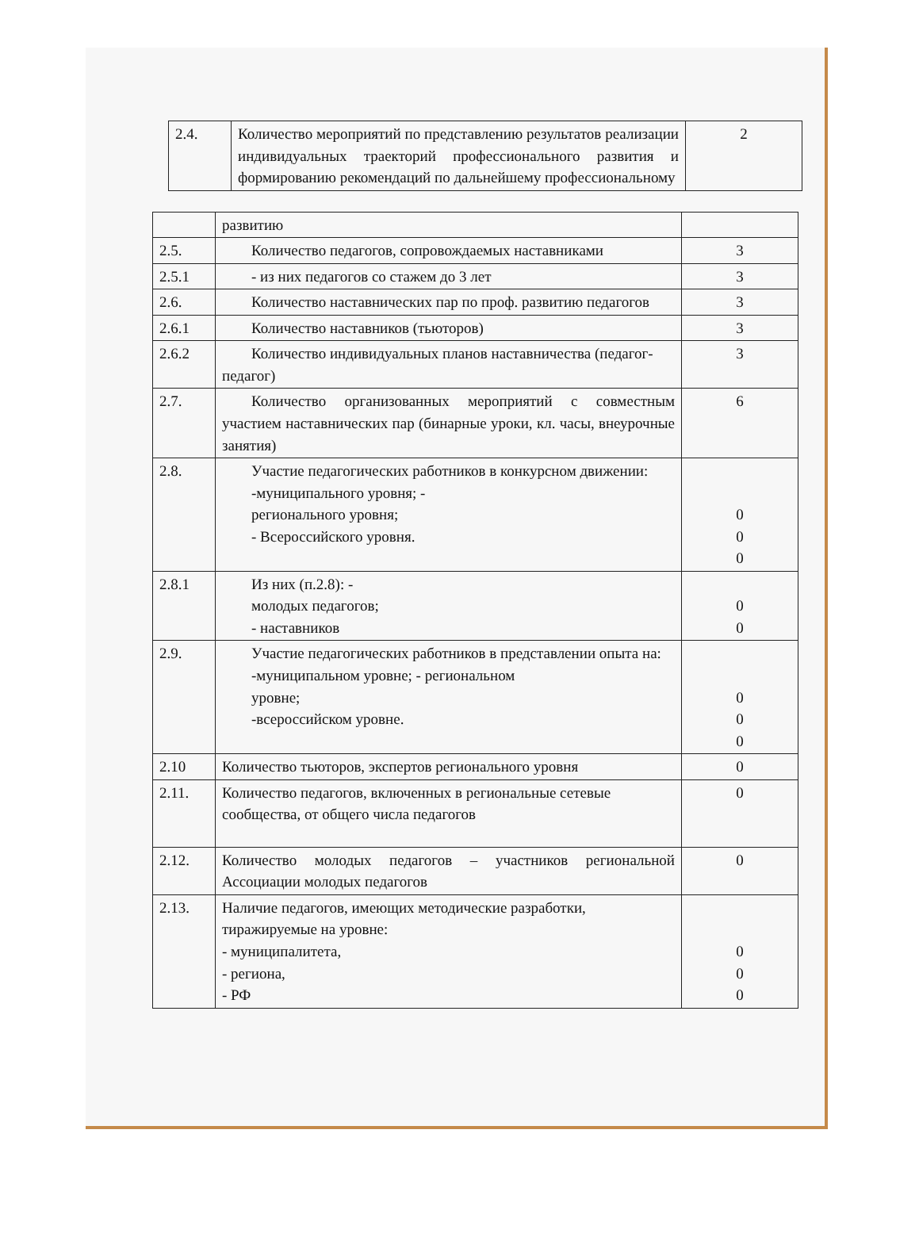| 2.4. | Количество мероприятий по представлению результатов реализации индивидуальных траекторий профессионального развития и формированию рекомендаций по дальнейшему профессиональному | 2 |
| | развитию | |
| 2.5. | Количество педагогов, сопровождаемых наставниками | 3 |
| 2.5.1 | - из них педагогов со стажем до 3 лет | 3 |
| 2.6. | Количество наставнических пар по проф. развитию педагогов | 3 |
| 2.6.1 | Количество наставников (тьюторов) | 3 |
| 2.6.2 | Количество индивидуальных планов наставничества (педагог-педагог) | 3 |
| 2.7. | Количество организованных мероприятий с совместным участием наставнических пар (бинарные уроки, кл. часы, внеурочные занятия) | 6 |
| 2.8. | Участие педагогических работников в конкурсном движении: -муниципального уровня; - регионального уровня; - Всероссийского уровня. | 0 0 0 |
| 2.8.1 | Из них (п.2.8): - молодых педагогов; - наставников | 0 0 |
| 2.9. | Участие педагогических работников в представлении опыта на: -муниципальном уровне; - региональном уровне; -всероссийском уровне. | 0 0 0 |
| 2.10 | Количество тьюторов, экспертов регионального уровня | 0 |
| 2.11. | Количество педагогов, включенных в региональные сетевые сообщества, от общего числа педагогов | 0 |
| 2.12. | Количество молодых педагогов – участников региональной Ассоциации молодых педагогов | 0 |
| 2.13. | Наличие педагогов, имеющих методические разработки, тиражируемые на уровне: - муниципалитета, - региона, - РФ | 0 0 0 |